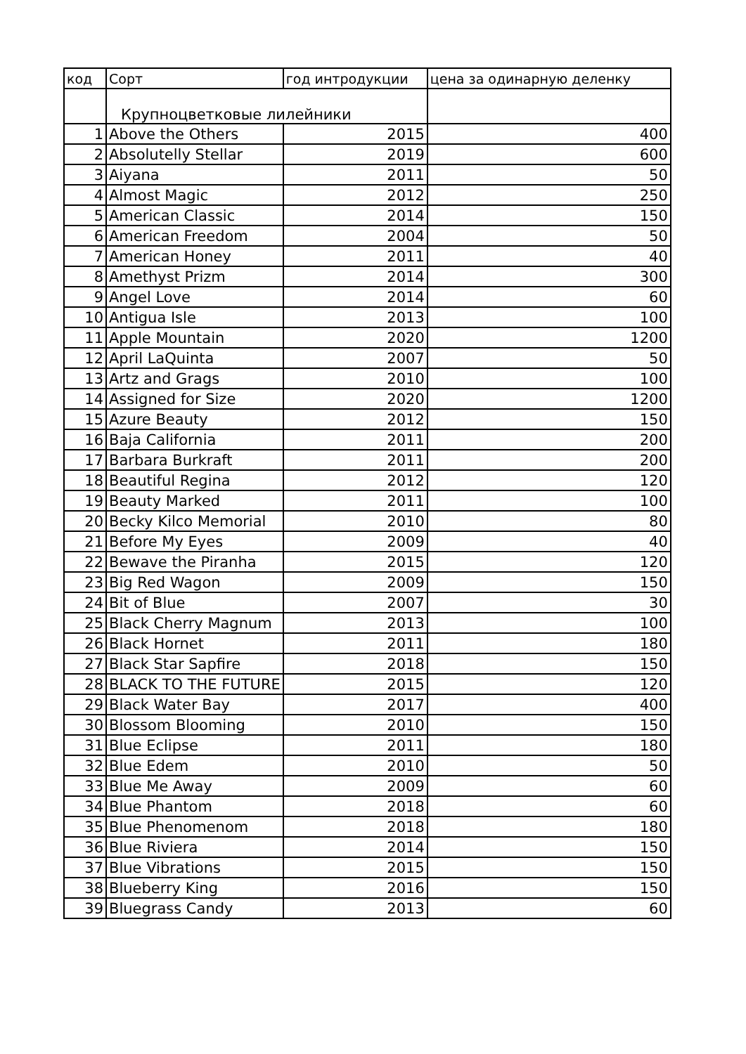| код | Сорт | год интродукции | цена за одинарную деленку |
| --- | --- | --- | --- |
| | Крупноцветковые лилейники | | |
| 1 | Above the Others | 2015 | 400 |
| 2 | Absolutelly Stellar | 2019 | 600 |
| 3 | Aiyana | 2011 | 50 |
| 4 | Almost Magic | 2012 | 250 |
| 5 | American Classic | 2014 | 150 |
| 6 | American Freedom | 2004 | 50 |
| 7 | American Honey | 2011 | 40 |
| 8 | Amethyst Prizm | 2014 | 300 |
| 9 | Angel Love | 2014 | 60 |
| 10 | Antigua Isle | 2013 | 100 |
| 11 | Apple Mountain | 2020 | 1200 |
| 12 | April LaQuinta | 2007 | 50 |
| 13 | Artz and Grags | 2010 | 100 |
| 14 | Assigned for Size | 2020 | 1200 |
| 15 | Azure Beauty | 2012 | 150 |
| 16 | Baja California | 2011 | 200 |
| 17 | Barbara Burkraft | 2011 | 200 |
| 18 | Beautiful Regina | 2012 | 120 |
| 19 | Beauty Marked | 2011 | 100 |
| 20 | Becky Kilco Memorial | 2010 | 80 |
| 21 | Before My Eyes | 2009 | 40 |
| 22 | Bewave the Piranha | 2015 | 120 |
| 23 | Big Red Wagon | 2009 | 150 |
| 24 | Bit of Blue | 2007 | 30 |
| 25 | Black Cherry Magnum | 2013 | 100 |
| 26 | Black Hornet | 2011 | 180 |
| 27 | Black Star Sapfire | 2018 | 150 |
| 28 | BLACK TO THE FUTURE | 2015 | 120 |
| 29 | Black Water Bay | 2017 | 400 |
| 30 | Blossom Blooming | 2010 | 150 |
| 31 | Blue Eclipse | 2011 | 180 |
| 32 | Blue Edem | 2010 | 50 |
| 33 | Blue Me Away | 2009 | 60 |
| 34 | Blue Phantom | 2018 | 60 |
| 35 | Blue Phenomenom | 2018 | 180 |
| 36 | Blue Riviera | 2014 | 150 |
| 37 | Blue Vibrations | 2015 | 150 |
| 38 | Blueberry King | 2016 | 150 |
| 39 | Bluegrass Candy | 2013 | 60 |